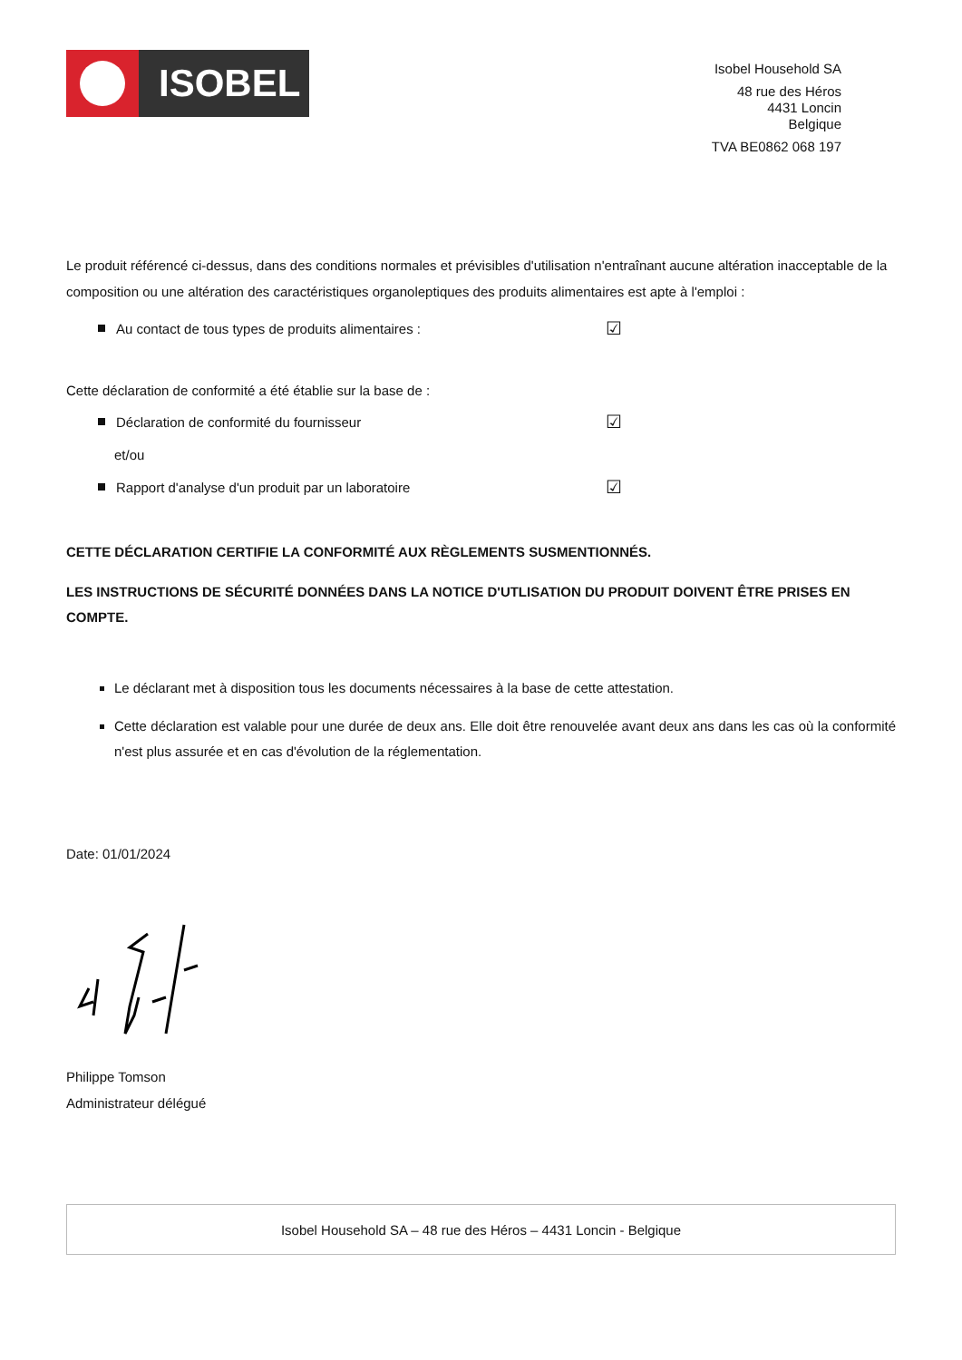ISOBEL
Isobel Household SA
48 rue des Héros
4431 Loncin
Belgique
TVA BE0862 068 197
Le produit référencé ci-dessus, dans des conditions normales et prévisibles d'utilisation n'entraînant aucune altération inacceptable de la composition ou une altération des caractéristiques organoleptiques des produits alimentaires est apte à l'emploi :
Au contact de tous types de produits alimentaires : ☑
Cette déclaration de conformité a été établie sur la base de :
Déclaration de conformité du fournisseur ☑
et/ou
Rapport d'analyse d'un produit par un laboratoire ☑
CETTE DÉCLARATION CERTIFIE LA CONFORMITÉ AUX RÈGLEMENTS SUSMENTIONNÉS.
LES INSTRUCTIONS DE SÉCURITÉ DONNÉES DANS LA NOTICE D'UTLISATION DU PRODUIT DOIVENT ÊTRE PRISES EN COMPTE.
Le déclarant met à disposition tous les documents nécessaires à la base de cette attestation.
Cette déclaration est valable pour une durée de deux ans. Elle doit être renouvelée avant deux ans dans les cas où la conformité n'est plus assurée et en cas d'évolution de la réglementation.
Date: 01/01/2024
Philippe Tomson
Administrateur délégué
Isobel Household SA – 48 rue des Héros – 4431 Loncin - Belgique